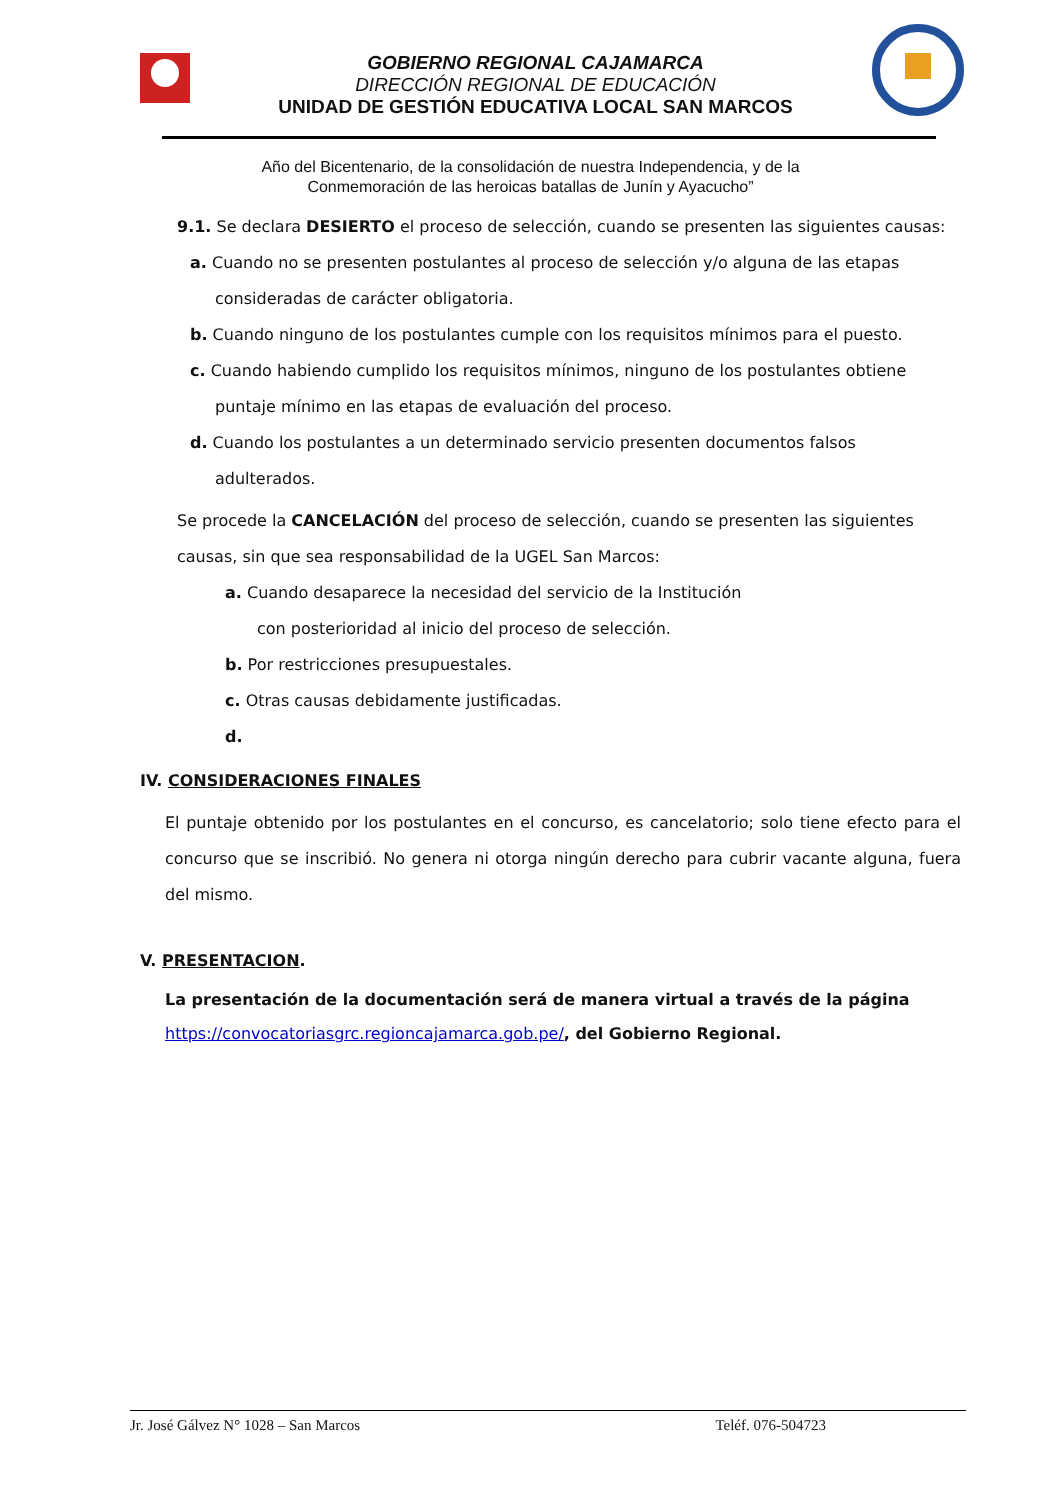GOBIERNO REGIONAL CAJAMARCA
DIRECCIÓN REGIONAL DE EDUCACIÓN
UNIDAD DE GESTIÓN EDUCATIVA LOCAL SAN MARCOS
Año del Bicentenario, de la consolidación de nuestra Independencia, y de la
Conmemoración de las heroicas batallas de Junín y Ayacucho”
9.1. Se declara DESIERTO el proceso de selección, cuando se presenten las siguientes causas:
a. Cuando no se presenten postulantes al proceso de selección y/o alguna de las etapas
consideradas de carácter obligatoria.
b. Cuando ninguno de los postulantes cumple con los requisitos mínimos para el puesto.
c. Cuando habiendo cumplido los requisitos mínimos, ninguno de los postulantes obtiene
puntaje mínimo en las etapas de evaluación del proceso.
d. Cuando los postulantes a un determinado servicio presenten documentos falsos
adulterados.
Se procede la CANCELACIÓN del proceso de selección, cuando se presenten las siguientes causas, sin que sea responsabilidad de la UGEL San Marcos:
a. Cuando desaparece la necesidad del servicio de la Institución
con posterioridad al inicio del proceso de selección.
b. Por restricciones presupuestales.
c. Otras causas debidamente justificadas.
d.
IV. CONSIDERACIONES FINALES
El puntaje obtenido por los postulantes en el concurso, es cancelatorio; solo tiene efecto para el concurso que se inscribió. No genera ni otorga ningún derecho para cubrir vacante alguna, fuera del mismo.
V. PRESENTACION.
La presentación de la documentación será de manera virtual a través de la página
https://convocatoriasgrc.regioncajamarca.gob.pe/, del Gobierno Regional.
Jr. José Gálvez N° 1028 – San Marcos Teléf. 076-504723